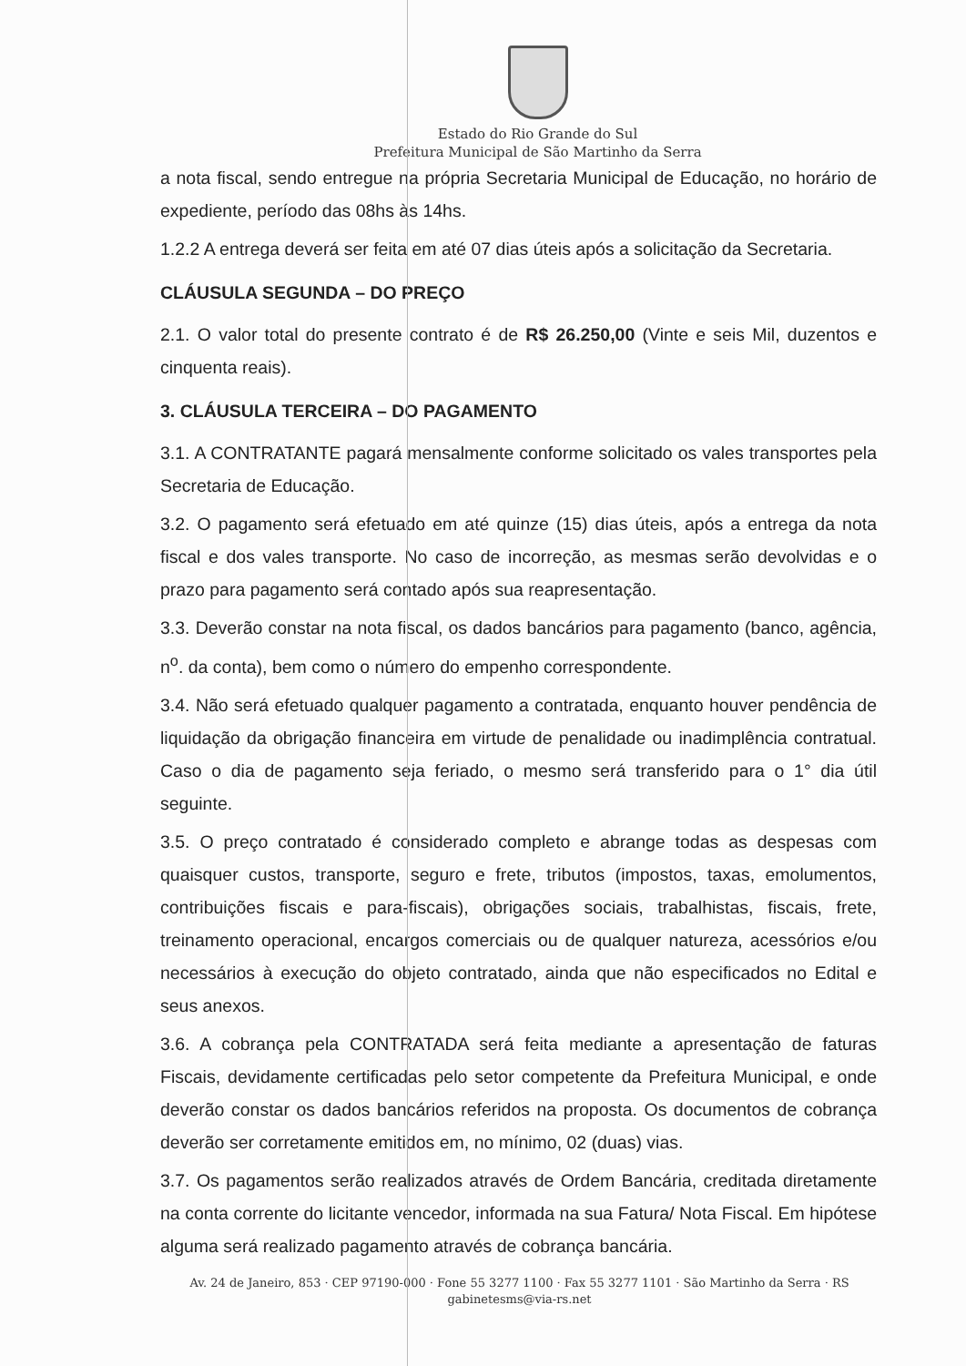Estado do Rio Grande do Sul
Prefeitura Municipal de São Martinho da Serra
a nota fiscal, sendo entregue na própria Secretaria Municipal de Educação, no horário de expediente, período das 08hs às 14hs.
1.2.2 A entrega deverá ser feita em até 07 dias úteis após a solicitação da Secretaria.
CLÁUSULA SEGUNDA – DO PREÇO
2.1. O valor total do presente contrato é de R$ 26.250,00 (Vinte e seis Mil, duzentos e cinquenta reais).
3. CLÁUSULA TERCEIRA – DO PAGAMENTO
3.1. A CONTRATANTE pagará mensalmente conforme solicitado os vales transportes pela Secretaria de Educação.
3.2. O pagamento será efetuado em até quinze (15) dias úteis, após a entrega da nota fiscal e dos vales transporte. No caso de incorreção, as mesmas serão devolvidas e o prazo para pagamento será contado após sua reapresentação.
3.3. Deverão constar na nota fiscal, os dados bancários para pagamento (banco, agência, n<sup>o</sup>. da conta), bem como o número do empenho correspondente.
3.4. Não será efetuado qualquer pagamento a contratada, enquanto houver pendência de liquidação da obrigação financeira em virtude de penalidade ou inadimplência contratual. Caso o dia de pagamento seja feriado, o mesmo será transferido para o 1° dia útil seguinte.
3.5. O preço contratado é considerado completo e abrange todas as despesas com quaisquer custos, transporte, seguro e frete, tributos (impostos, taxas, emolumentos, contribuições fiscais e para-fiscais), obrigações sociais, trabalhistas, fiscais, frete, treinamento operacional, encargos comerciais ou de qualquer natureza, acessórios e/ou necessários à execução do objeto contratado, ainda que não especificados no Edital e seus anexos.
3.6. A cobrança pela CONTRATADA será feita mediante a apresentação de faturas Fiscais, devidamente certificadas pelo setor competente da Prefeitura Municipal, e onde deverão constar os dados bancários referidos na proposta. Os documentos de cobrança deverão ser corretamente emitidos em, no mínimo, 02 (duas) vias.
3.7. Os pagamentos serão realizados através de Ordem Bancária, creditada diretamente na conta corrente do licitante vencedor, informada na sua Fatura/ Nota Fiscal. Em hipótese alguma será realizado pagamento através de cobrança bancária.
Av. 24 de Janeiro, 853 · CEP 97190-000 · Fone 55 3277 1100 · Fax 55 3277 1101 · São Martinho da Serra · RS
gabinetesms@via-rs.net